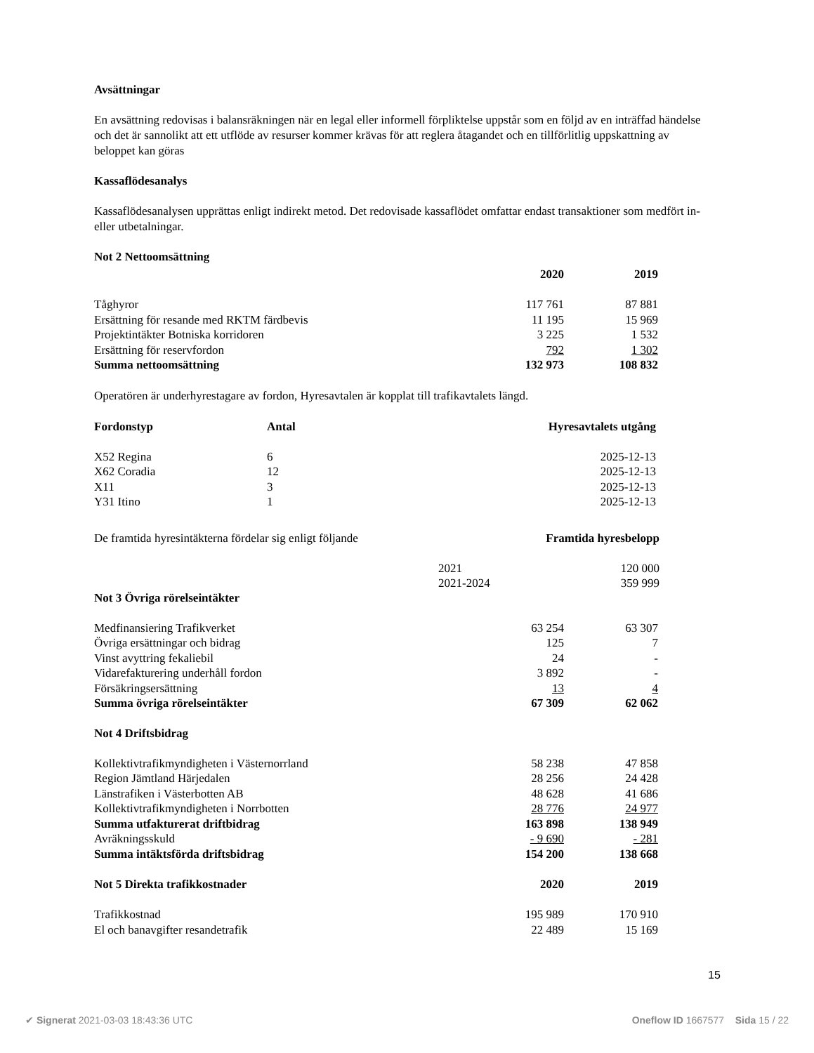Avsättningar
En avsättning redovisas i balansräkningen när en legal eller informell förpliktelse uppstår som en följd av en inträffad händelse och det är sannolikt att ett utflöde av resurser kommer krävas för att reglera åtagandet och en tillförlitlig uppskattning av beloppet kan göras
Kassaflödesanalys
Kassaflödesanalysen upprättas enligt indirekt metod. Det redovisade kassaflödet omfattar endast transaktioner som medfört in- eller utbetalningar.
Not 2 Nettoomsättning
| | 2020 | 2019 |
| Tåghyror | 117 761 | 87 881 |
| Ersättning för resande med RKTM färdbevis | 11 195 | 15 969 |
| Projektintäkter Botniska korridoren | 3 225 | 1 532 |
| Ersättning för reservfordon | 792 | 1 302 |
| Summa nettoomsättning | 132 973 | 108 832 |
Operatören är underhyrestagare av fordon, Hyresavtalen är kopplat till trafikavtalets längd.
| Fordonstyp | Antal | Hyresavtalets utgång |
| --- | --- | --- |
| X52 Regina | 6 | 2025-12-13 |
| X62 Coradia | 12 | 2025-12-13 |
| X11 | 3 | 2025-12-13 |
| Y31 Itino | 1 | 2025-12-13 |
| De framtida hyresintäkterna fördelar sig enligt följande | | Framtida hyresbelopp |
| | 2021 | 120 000 |
| | 2021-2024 | 359 999 |
Not 3 Övriga rörelseintäkter
| Medfinansiering Trafikverket | 63 254 | 63 307 |
| Övriga ersättningar och bidrag | 125 | 7 |
| Vinst avyttring fekaliebil | 24 | - |
| Vidarefakturering underhåll fordon | 3 892 | - |
| Försäkringsersättning | 13 | 4 |
| Summa övriga rörelseintäkter | 67 309 | 62 062 |
Not 4 Driftsbidrag
| Kollektivtrafikmyndigheten i Västernorrland | 58 238 | 47 858 |
| Region Jämtland Härjedalen | 28 256 | 24 428 |
| Länstrafiken i Västerbotten AB | 48 628 | 41 686 |
| Kollektivtrafikmyndigheten i Norrbotten | 28 776 | 24 977 |
| Summa utfakturerat driftbidrag | 163 898 | 138 949 |
| Avräkningsskuld | - 9 690 | - 281 |
| Summa intäktsförda driftsbidrag | 154 200 | 138 668 |
| Not 5 Direkta trafikkostnader | 2020 | 2019 |
| --- | --- | --- |
| Trafikkostnad | 195 989 | 170 910 |
| El och banavgifter resandetrafik | 22 489 | 15 169 |
15
✔ Signerat 2021-03-03 18:43:36 UTC Oneflow ID 1667577 Sida 15 / 22